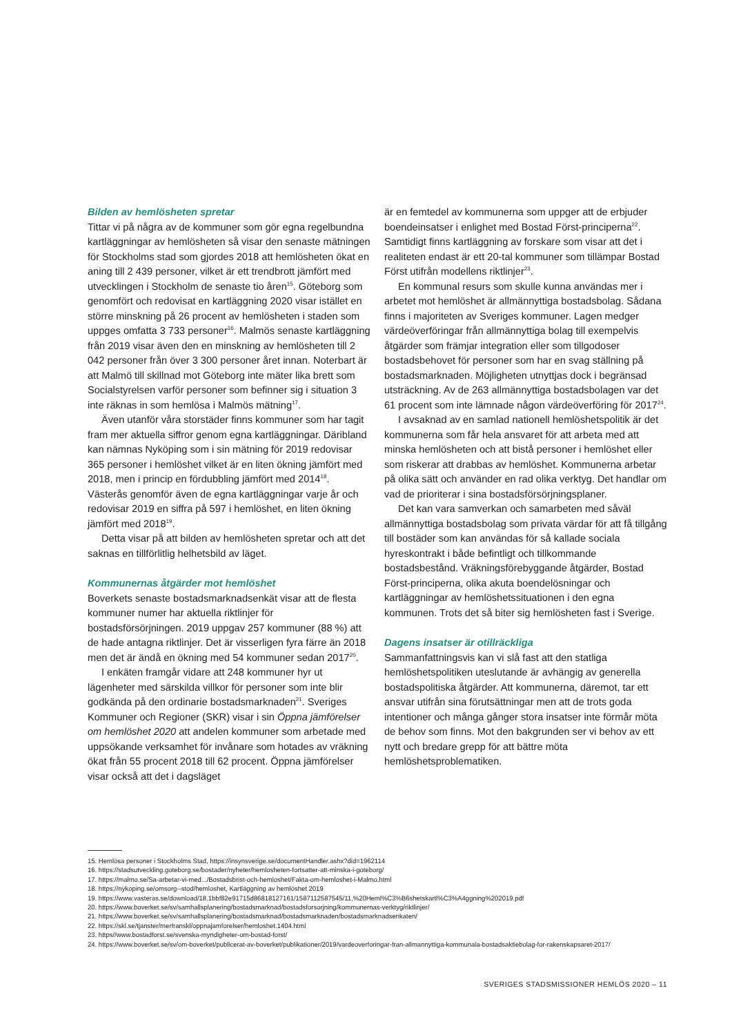Bilden av hemlösheten spretar
Tittar vi på några av de kommuner som gör egna regelbundna kartläggningar av hemlösheten så visar den senaste mätningen för Stockholms stad som gjordes 2018 att hemlösheten ökat en aning till 2 439 personer, vilket är ett trendbrott jämfört med utvecklingen i Stockholm de senaste tio åren<sup>15</sup>. Göteborg som genomfört och redovisat en kartläggning 2020 visar istället en större minskning på 26 procent av hemlösheten i staden som uppges omfatta 3 733 personer<sup>16</sup>. Malmös senaste kartläggning från 2019 visar även den en minskning av hemlösheten till 2 042 personer från över 3 300 personer året innan. Noterbart är att Malmö till skillnad mot Göteborg inte mäter lika brett som Socialstyrelsen varför personer som befinner sig i situation 3 inte räknas in som hemlösa i Malmös mätning<sup>17</sup>.
Även utanför våra storstäder finns kommuner som har tagit fram mer aktuella siffror genom egna kartläggningar. Däribland kan nämnas Nyköping som i sin mätning för 2019 redovisar 365 personer i hemlöshet vilket är en liten ökning jämfört med 2018, men i princip en fördubbling jämfört med 2014<sup>18</sup>. Västerås genomför även de egna kartläggningar varje år och redovisar 2019 en siffra på 597 i hemlöshet, en liten ökning jämfört med 2018<sup>19</sup>.
Detta visar på att bilden av hemlösheten spretar och att det saknas en tillförlitlig helhetsbild av läget.
Kommunernas åtgärder mot hemlöshet
Boverkets senaste bostadsmarknadsenkät visar att de flesta kommuner numer har aktuella riktlinjer för bostadsförsörjningen. 2019 uppgav 257 kommuner (88 %) att de hade antagna riktlinjer. Det är visserligen fyra färre än 2018 men det är ändå en ökning med 54 kommuner sedan 2017<sup>20</sup>.
I enkäten framgår vidare att 248 kommuner hyr ut lägenheter med särskilda villkor för personer som inte blir godkända på den ordinarie bostadsmarknaden<sup>21</sup>. Sveriges Kommuner och Regioner (SKR) visar i sin Öppna jämförelser om hemlöshet 2020 att andelen kommuner som arbetade med uppsökande verksamhet för invånare som hotades av vräkning ökat från 55 procent 2018 till 62 procent. Öppna jämförelser visar också att det i dagsläget
är en femtedel av kommunerna som uppger att de erbjuder boendeinsatser i enlighet med Bostad Först-principerna<sup>22</sup>. Samtidigt finns kartläggning av forskare som visar att det i realiteten endast är ett 20-tal kommuner som tillämpar Bostad Först utifrån modellens riktlinjer<sup>23</sup>.
En kommunal resurs som skulle kunna användas mer i arbetet mot hemlöshet är allmännyttiga bostadsbolag. Sådana finns i majoriteten av Sveriges kommuner. Lagen medger värdeöverföringar från allmännyttiga bolag till exempelvis åtgärder som främjar integration eller som tillgodoser bostadsbehovet för personer som har en svag ställning på bostadsmarknaden. Möjligheten utnyttjas dock i begränsad utsträckning. Av de 263 allmännyttiga bostadsbolagen var det 61 procent som inte lämnade någon värdeöverföring för 2017<sup>24</sup>.
I avsaknad av en samlad nationell hemlöshetspolitik är det kommunerna som får hela ansvaret för att arbeta med att minska hemlösheten och att bistå personer i hemlöshet eller som riskerar att drabbas av hemlöshet. Kommunerna arbetar på olika sätt och använder en rad olika verktyg. Det handlar om vad de prioriterar i sina bostadsförsörjningsplaner.
Det kan vara samverkan och samarbeten med såväl allmännyttiga bostadsbolag som privata värdar för att få tillgång till bostäder som kan användas för så kallade sociala hyreskontrakt i både befintligt och tillkommande bostadsbestånd. Vräkningsförebyggande åtgärder, Bostad Först-principerna, olika akuta boendelösningar och kartläggningar av hemlöshetssituationen i den egna kommunen. Trots det så biter sig hemlösheten fast i Sverige.
Dagens insatser är otillräckliga
Sammanfattningsvis kan vi slå fast att den statliga hemlöshetspolitiken uteslutande är avhängig av generella bostadspolitiska åtgärder. Att kommunerna, däremot, tar ett ansvar utifrån sina förutsättningar men att de trots goda intentioner och många gånger stora insatser inte förmår möta de behov som finns. Mot den bakgrunden ser vi behov av ett nytt och bredare grepp för att bättre möta hemlöshetsproblematiken.
15. Hemlösa personer i Stockholms Stad, https://insynsverige.se/documentHandler.ashx?did=1962114
16. https://stadsutveckling.goteborg.se/bostader/nyheter/hemlosheten-fortsatter-att-minska-i-goteborg/
17. https://malmo.se/Sa-arbetar-vi-med.../Bostadsbrist-och-hemloshet/Fakta-om-hemloshet-i-Malmo.html
18. https://nykoping.se/omsorg--stod/hemloshet, Kartläggning av hemlöshet 2019
19. https://www.vasteras.se/download/18.1bbf82e91715d86818127161/1587112587545/11.%20Heml%C3%B6shetskartl%C3%A4ggning%202019.pdf
20. https://www.boverket.se/sv/samhallsplanering/bostadsmarknad/bostadsforsorjning/kommunernas-verktyg/riktlinjer/
21. https://www.boverket.se/sv/samhallsplanering/bostadsmarknad/bostadsmarknaden/bostadsmarknadsenkaten/
22. https://skl.se/tjanster/merfranskl/oppnajamforelser/hemloshet.1404.html
23. https//www.bostadforst.se/svenska-myndigheter-om-bostad-forst/
24. https://www.boverket.se/sv/om-boverket/publicerat-av-boverket/publikationer/2019/vardeoverforingar-fran-allmannyttiga-kommunala-bostadsaktiebolag-for-rakenskapsaret-2017/
SVERIGES STADSMISSIONER HEMLÖS 2020 – 11